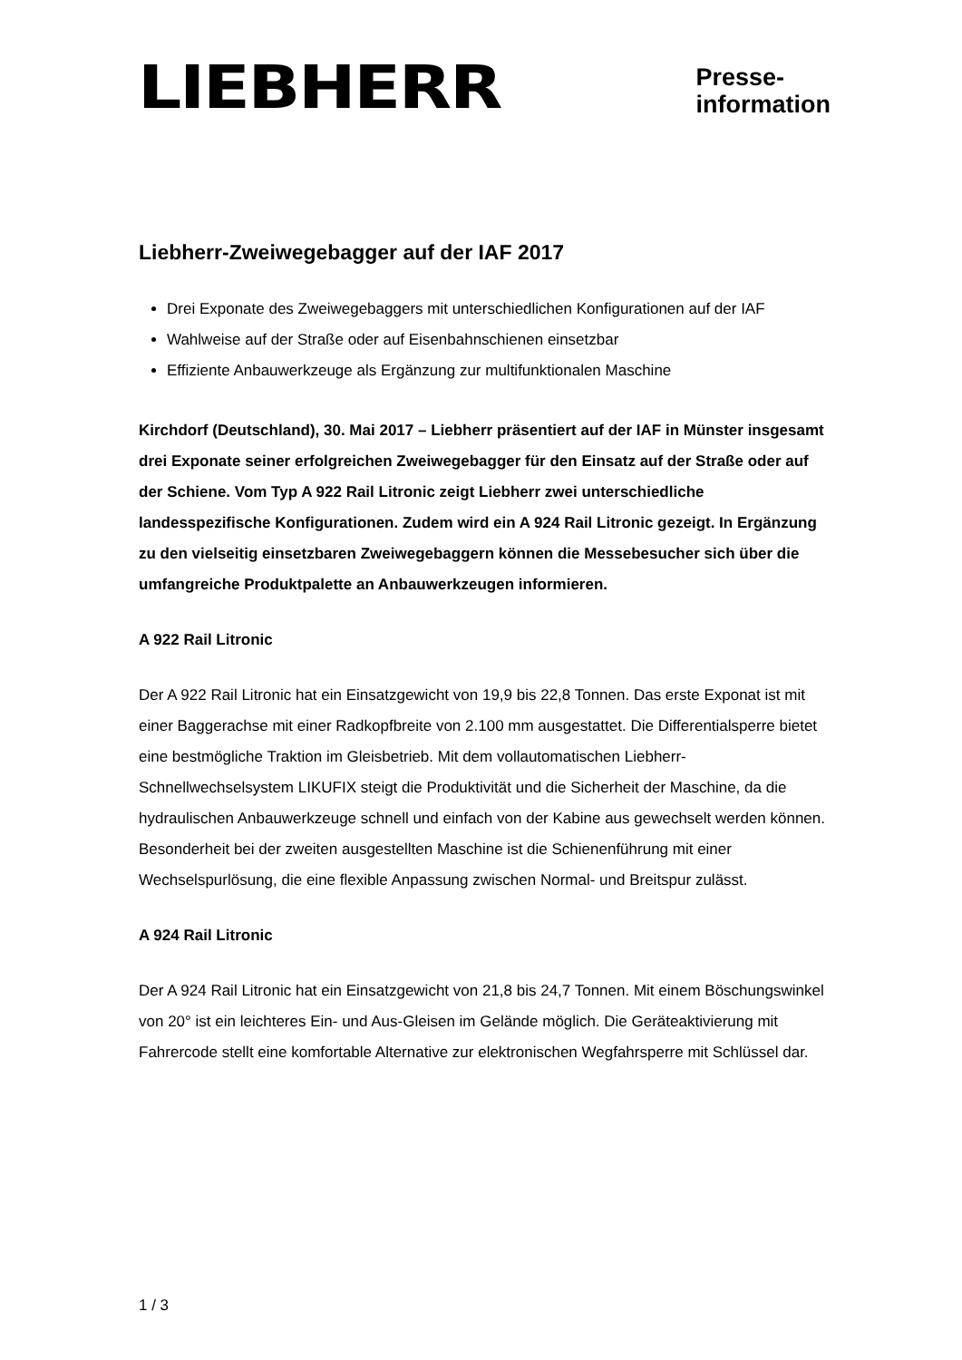LIEBHERR
Presse-
information
Liebherr-Zweiwegebagger auf der IAF 2017
Drei Exponate des Zweiwegebaggers mit unterschiedlichen Konfigurationen auf der IAF
Wahlweise auf der Straße oder auf Eisenbahnschienen einsetzbar
Effiziente Anbauwerkzeuge als Ergänzung zur multifunktionalen Maschine
Kirchdorf (Deutschland), 30. Mai 2017 – Liebherr präsentiert auf der IAF in Münster insgesamt drei Exponate seiner erfolgreichen Zweiwegebagger für den Einsatz auf der Straße oder auf der Schiene. Vom Typ A 922 Rail Litronic zeigt Liebherr zwei unterschiedliche landesspezifische Konfigurationen. Zudem wird ein A 924 Rail Litronic gezeigt. In Ergänzung zu den vielseitig einsetzbaren Zweiwegebaggern können die Messebesucher sich über die umfangreiche Produktpalette an Anbauwerkzeugen informieren.
A 922 Rail Litronic
Der A 922 Rail Litronic hat ein Einsatzgewicht von 19,9 bis 22,8 Tonnen. Das erste Exponat ist mit einer Baggerachse mit einer Radkopfbreite von 2.100 mm ausgestattet. Die Differentialsperre bietet eine bestmögliche Traktion im Gleisbetrieb. Mit dem vollautomatischen Liebherr-Schnellwechselsystem LIKUFIX steigt die Produktivität und die Sicherheit der Maschine, da die hydraulischen Anbauwerkzeuge schnell und einfach von der Kabine aus gewechselt werden können. Besonderheit bei der zweiten ausgestellten Maschine ist die Schienenführung mit einer Wechselspurlösung, die eine flexible Anpassung zwischen Normal- und Breitspur zulässt.
A 924 Rail Litronic
Der A 924 Rail Litronic hat ein Einsatzgewicht von 21,8 bis 24,7 Tonnen. Mit einem Böschungswinkel von 20° ist ein leichteres Ein- und Aus-Gleisen im Gelände möglich. Die Geräteaktivierung mit Fahrercode stellt eine komfortable Alternative zur elektronischen Wegfahrsperre mit Schlüssel dar.
1 / 3